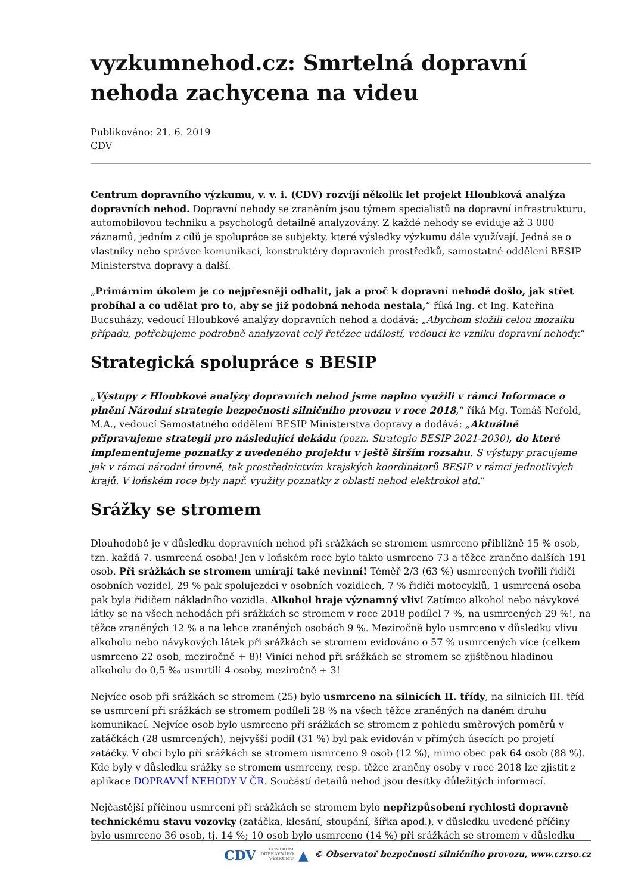vyzkumnehod.cz: Smrtelná dopravní nehoda zachycena na videu
Publikováno: 21. 6. 2019
CDV
Centrum dopravního výzkumu, v. v. i. (CDV) rozvíjí několik let projekt Hloubková analýza dopravních nehod. Dopravní nehody se zraněním jsou týmem specialistů na dopravní infrastrukturu, automobilovou techniku a psychologů detailně analyzovány. Z každé nehody se eviduje až 3 000 záznamů, jedním z cílů je spolupráce se subjekty, které výsledky výzkumu dále využívají. Jedná se o vlastníky nebo správce komunikací, konstruktéry dopravních prostředků, samostatné oddělení BESIP Ministerstva dopravy a další.
„Primárním úkolem je co nejpřesněji odhalit, jak a proč k dopravní nehodě došlo, jak střet probíhal a co udělat pro to, aby se již podobná nehoda nestala,“ říká Ing. et Ing. Kateřina Bucsuházy, vedoucí Hloubkové analýzy dopravních nehod a dodává: „Abychom složili celou mozaiku případu, potřebujeme podrobně analyzovat celý řetězec událostí, vedoucí ke vzniku dopravní nehody.“
Strategická spolupráce s BESIP
„Výstupy z Hloubkové analýzy dopravních nehod jsme naplno využili v rámci Informace o plnění Národní strategie bezpečnosti silničního provozu v roce 2018,“ říká Mg. Tomáš Neřold, M.A., vedoucí Samostatného oddělení BESIP Ministerstva dopravy a dodává: „Aktuálně připravujeme strategii pro následující dekádu (pozn. Strategie BESIP 2021-2030), do které implementujeme poznatky z uvedeného projektu v ještě širším rozsahu. S výstupy pracujeme jak v rámci národní úrovně, tak prostřednictvím krajských koordinátorů BESIP v rámci jednotlivých krajů. V loňském roce byly např. využity poznatky z oblasti nehod elektrokol atd.“
Srážky se stromem
Dlouhodobě je v důsledku dopravních nehod při srážkách se stromem usmrceno přibližně 15 % osob, tzn. každá 7. usmrcená osoba! Jen v loňském roce bylo takto usmrceno 73 a těžce zraněno dalších 191 osob. Při srážkách se stromem umírají také nevinní! Téměř 2/3 (63 %) usmrcených tvořili řidiči osobních vozidel, 29 % pak spolujezdci v osobních vozidlech, 7 % řidiči motocyklů, 1 usmrcená osoba pak byla řidičem nákladního vozidla. Alkohol hraje významný vliv! Zatímco alkohol nebo návykové látky se na všech nehodách při srážkách se stromem v roce 2018 podílel 7 %, na usmrcených 29 %!, na těžce zraněných 12 % a na lehce zraněných osobách 9 %. Meziročně bylo usmrceno v důsledku vlivu alkoholu nebo návykových látek při srážkách se stromem evidováno o 57 % usmrcených více (celkem usmrceno 22 osob, meziročně + 8)! Viníci nehod při srážkách se stromem se zjištěnou hladinou alkoholu do 0,5 ‰ usmrtili 4 osoby, meziročně + 3!
Nejvíce osob při srážkách se stromem (25) bylo usmrceno na silnicích II. třídy, na silnicích III. tříd se usmrcení při srážkách se stromem podíleli 28 % na všech těžce zraněných na daném druhu komunikací. Nejvíce osob bylo usmrceno při srážkách se stromem z pohledu směrových poměrů v zatáčkách (28 usmrcených), nejvyšší podíl (31 %) byl pak evidován v přímých úsecích po projetí zatáčky. V obci bylo při srážkách se stromem usmrceno 9 osob (12 %), mimo obec pak 64 osob (88 %). Kde byly v důsledku srážky se stromem usmrceny, resp. těžce zraněny osoby v roce 2018 lze zjistit z aplikace DOPRAVNÍ NEHODY V ČR. Součástí detailů nehod jsou desítky důležitých informací.
Nejčastější příčinou usmrcení při srážkách se stromem bylo nepřizpůsobení rychlosti dopravně technickému stavu vozovky (zatáčka, klesání, stoupání, šířka apod.), v důsledku uvedené příčiny bylo usmrceno 36 osob, tj. 14 %; 10 osob bylo usmrceno (14 %) při srážkách se stromem v důsledku
CDV CENTRUM
DOPRAVNÍHO
VÝZKUMU ▲ © Observatoř bezpečnosti silničního provozu, www.czrso.cz